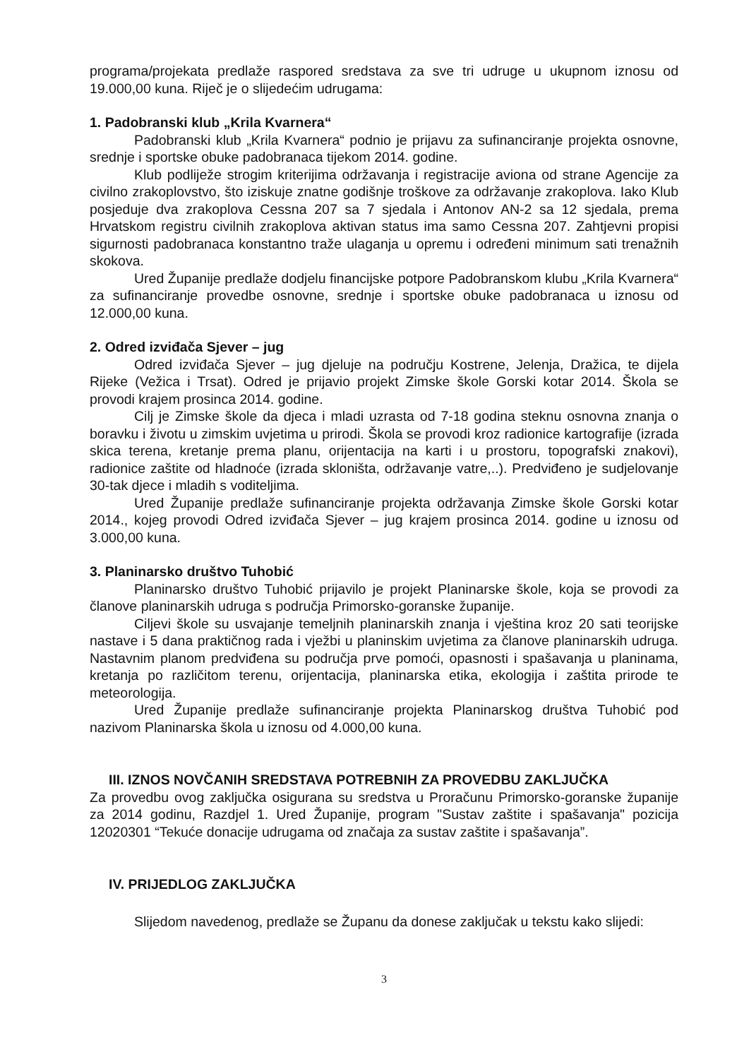programa/projekata predlaže raspored sredstava za sve tri udruge u ukupnom iznosu od 19.000,00 kuna. Riječ je o slijedećim udrugama:
1. Padobranski klub „Krila Kvarnera“
Padobranski klub „Krila Kvarnera“ podnio je prijavu za sufinanciranje projekta osnovne, srednje i sportske obuke padobranaca tijekom 2014. godine.
Klub podliježe strogim kriterijima održavanja i registracije aviona od strane Agencije za civilno zrakoplovstvo, što iziskuje znatne godišnje troškove za održavanje zrakoplova. Iako Klub posjeduje dva zrakoplova Cessna 207 sa 7 sjedala i Antonov AN-2 sa 12 sjedala, prema Hrvatskom registru civilnih zrakoplova aktivan status ima samo Cessna 207. Zahtjevni propisi sigurnosti padobranaca konstantno traže ulaganja u opremu i određeni minimum sati trenažnih skokova.
Ured Županije predlaže dodjelu financijske potpore Padobranskom klubu „Krila Kvarnera“ za sufinanciranje provedbe osnovne, srednje i sportske obuke padobranaca u iznosu od 12.000,00 kuna.
2. Odred izviđača Sjever – jug
Odred izviđača Sjever – jug djeluje na području Kostrene, Jelenja, Dražica, te dijela Rijeke (Vežica i Trsat). Odred je prijavio projekt Zimske škole Gorski kotar 2014. Škola se provodi krajem prosinca 2014. godine.
Cilj je Zimske škole da djeca i mladi uzrasta od 7-18 godina steknu osnovna znanja o boravku i životu u zimskim uvjetima u prirodi. Škola se provodi kroz radionice kartografije (izrada skica terena, kretanje prema planu, orijentacija na karti i u prostoru, topografski znakovi), radionice zaštite od hladnoće (izrada skloništa, održavanje vatre,..). Predviđeno je sudjelovanje 30-tak djece i mladih s voditeljima.
Ured Županije predlaže sufinanciranje projekta održavanja Zimske škole Gorski kotar 2014., kojeg provodi Odred izviđača Sjever – jug krajem prosinca 2014. godine u iznosu od 3.000,00 kuna.
3. Planinarsko društvo Tuhobić
Planinarsko društvo Tuhobić prijavilo je projekt Planinarske škole, koja se provodi za članove planinarskih udruga s područja Primorsko-goranske županije.
Ciljevi škole su usvajanje temeljnih planinarskih znanja i vještina kroz 20 sati teorijske nastave i 5 dana praktičnog rada i vježbi u planinskim uvjetima za članove planinarskih udruga. Nastavnim planom predviđena su područja prve pomoći, opasnosti i spašavanja u planinama, kretanja po različitom terenu, orijentacija, planinarska etika, ekologija i zaštita prirode te meteorologija.
Ured Županije predlaže sufinanciranje projekta Planinarskog društva Tuhobić pod nazivom Planinarska škola u iznosu od 4.000,00 kuna.
III. IZNOS NOVČANIH SREDSTAVA POTREBNIH ZA PROVEDBU ZAKLJUČKA
Za provedbu ovog zaključka osigurana su sredstva u Proračunu Primorsko-goranske županije za 2014 godinu, Razdjel 1. Ured Županije, program "Sustav zaštite i spašavanja" pozicija 12020301 “Tekuće donacije udrugama od značaja za sustav zaštite i spašavanja”.
IV. PRIJEDLOG ZAKLJUČKA
Slijedom navedenog, predlaže se Županu da donese zaključak u tekstu kako slijedi:
3